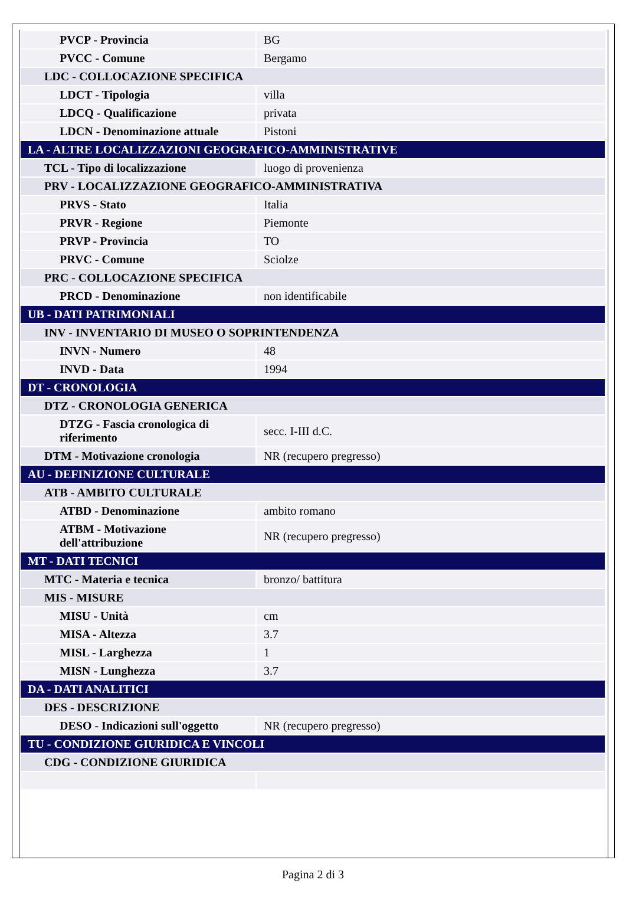| PVCP - Provincia | BG |
| PVCC - Comune | Bergamo |
| LDC - COLLOCAZIONE SPECIFICA | |
| LDCT - Tipologia | villa |
| LDCQ - Qualificazione | privata |
| LDCN - Denominazione attuale | Pistoni |
| LA - ALTRE LOCALIZZAZIONI GEOGRAFICO-AMMINISTRATIVE | |
| TCL - Tipo di localizzazione | luogo di provenienza |
| PRV - LOCALIZZAZIONE GEOGRAFICO-AMMINISTRATIVA | |
| PRVS - Stato | Italia |
| PRVR - Regione | Piemonte |
| PRVP - Provincia | TO |
| PRVC - Comune | Sciolze |
| PRC - COLLOCAZIONE SPECIFICA | |
| PRCD - Denominazione | non identificabile |
| UB - DATI PATRIMONIALI | |
| INV - INVENTARIO DI MUSEO O SOPRINTENDENZA | |
| INVN - Numero | 48 |
| INVD - Data | 1994 |
| DT - CRONOLOGIA | |
| DTZ - CRONOLOGIA GENERICA | |
| DTZG - Fascia cronologica di riferimento | secc. I-III d.C. |
| DTM - Motivazione cronologia | NR (recupero pregresso) |
| AU - DEFINIZIONE CULTURALE | |
| ATB - AMBITO CULTURALE | |
| ATBD - Denominazione | ambito romano |
| ATBM - Motivazione dell'attribuzione | NR (recupero pregresso) |
| MT - DATI TECNICI | |
| MTC - Materia e tecnica | bronzo/ battitura |
| MIS - MISURE | |
| MISU - Unità | cm |
| MISA - Altezza | 3.7 |
| MISL - Larghezza | 1 |
| MISN - Lunghezza | 3.7 |
| DA - DATI ANALITICI | |
| DES - DESCRIZIONE | |
| DESO - Indicazioni sull'oggetto | NR (recupero pregresso) |
| TU - CONDIZIONE GIURIDICA E VINCOLI | |
| CDG - CONDIZIONE GIURIDICA | |
Pagina 2 di 3